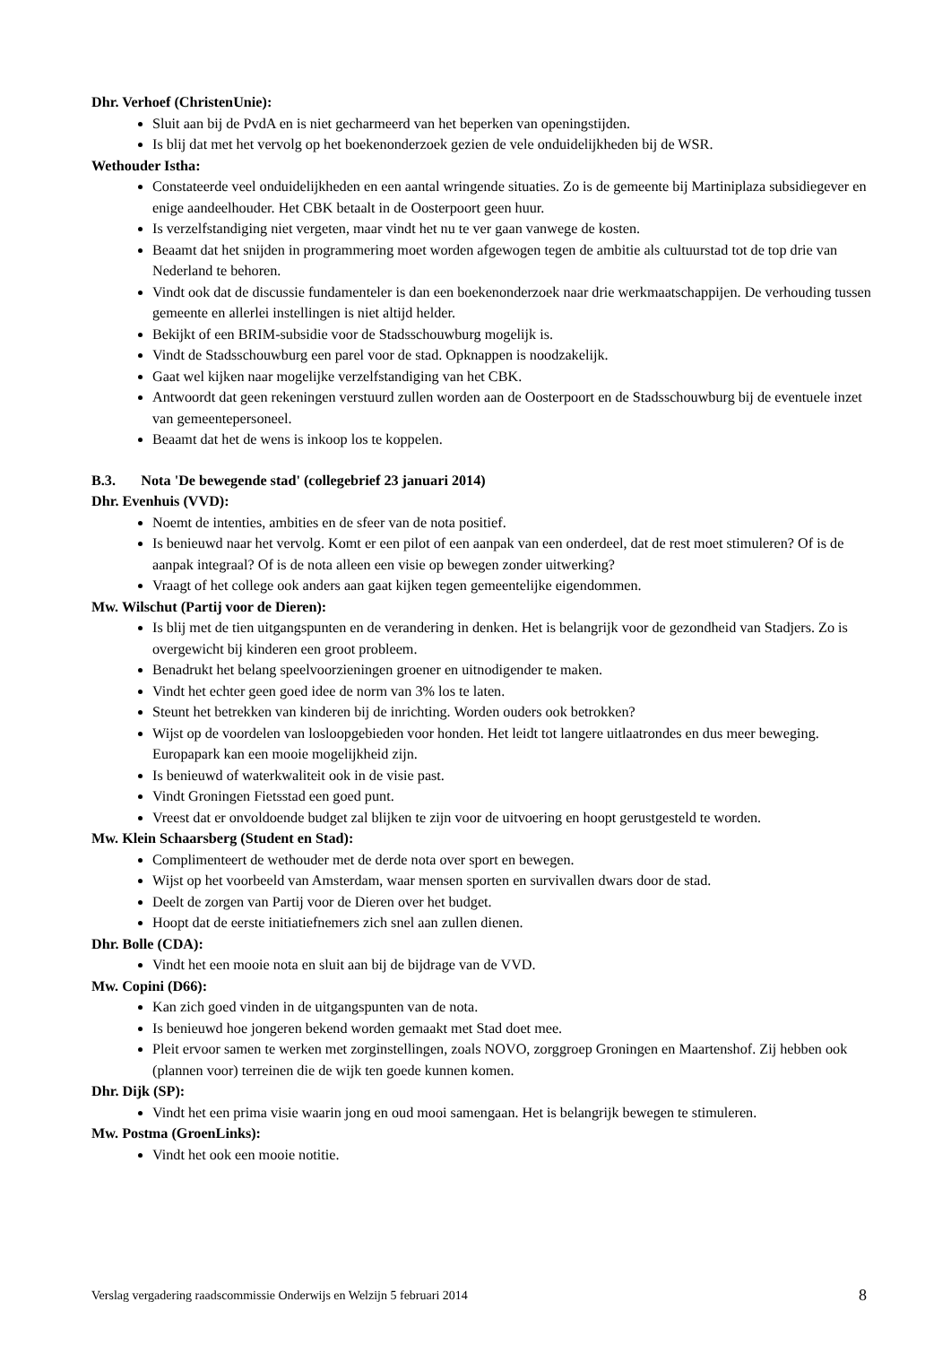Dhr. Verhoef (ChristenUnie):
Sluit aan bij de PvdA en is niet gecharmeerd van het beperken van openingstijden.
Is blij dat met het vervolg op het boekenonderzoek gezien de vele onduidelijkheden bij de WSR.
Wethouder Istha:
Constateerde veel onduidelijkheden en een aantal wringende situaties. Zo is de gemeente bij Martiniplaza subsidiegever en enige aandeelhouder. Het CBK betaalt in de Oosterpoort geen huur.
Is verzelfstandiging niet vergeten, maar vindt het nu te ver gaan vanwege de kosten.
Beaamt dat het snijden in programmering moet worden afgewogen tegen de ambitie als cultuurstad tot de top drie van Nederland te behoren.
Vindt ook dat de discussie fundamenteler is dan een boekenonderzoek naar drie werkmaatschappijen. De verhouding tussen gemeente en allerlei instellingen is niet altijd helder.
Bekijkt of een BRIM-subsidie voor de Stadsschouwburg mogelijk is.
Vindt de Stadsschouwburg een parel voor de stad. Opknappen is noodzakelijk.
Gaat wel kijken naar mogelijke verzelfstandiging van het CBK.
Antwoordt dat geen rekeningen verstuurd zullen worden aan de Oosterpoort en de Stadsschouwburg bij de eventuele inzet van gemeentepersoneel.
Beaamt dat het de wens is inkoop los te koppelen.
B.3. Nota 'De bewegende stad' (collegebrief 23 januari 2014)
Dhr. Evenhuis (VVD):
Noemt de intenties, ambities en de sfeer van de nota positief.
Is benieuwd naar het vervolg. Komt er een pilot of een aanpak van een onderdeel, dat de rest moet stimuleren? Of is de aanpak integraal? Of is de nota alleen een visie op bewegen zonder uitwerking?
Vraagt of het college ook anders aan gaat kijken tegen gemeentelijke eigendommen.
Mw. Wilschut (Partij voor de Dieren):
Is blij met de tien uitgangspunten en de verandering in denken. Het is belangrijk voor de gezondheid van Stadjers. Zo is overgewicht bij kinderen een groot probleem.
Benadrukt het belang speelvoorzieningen groener en uitnodigender te maken.
Vindt het echter geen goed idee de norm van 3% los te laten.
Steunt het betrekken van kinderen bij de inrichting. Worden ouders ook betrokken?
Wijst op de voordelen van losloopgebieden voor honden. Het leidt tot langere uitlaatrondes en dus meer beweging. Europapark kan een mooie mogelijkheid zijn.
Is benieuwd of waterkwaliteit ook in de visie past.
Vindt Groningen Fietsstad een goed punt.
Vreest dat er onvoldoende budget zal blijken te zijn voor de uitvoering en hoopt gerustgesteld te worden.
Mw. Klein Schaarsberg (Student en Stad):
Complimenteert de wethouder met de derde nota over sport en bewegen.
Wijst op het voorbeeld van Amsterdam, waar mensen sporten en survivallen dwars door de stad.
Deelt de zorgen van Partij voor de Dieren over het budget.
Hoopt dat de eerste initiatiefnemers zich snel aan zullen dienen.
Dhr. Bolle (CDA):
Vindt het een mooie nota en sluit aan bij de bijdrage van de VVD.
Mw. Copini (D66):
Kan zich goed vinden in de uitgangspunten van de nota.
Is benieuwd hoe jongeren bekend worden gemaakt met Stad doet mee.
Pleit ervoor samen te werken met zorginstellingen, zoals NOVO, zorggroep Groningen en Maartenshof. Zij hebben ook (plannen voor) terreinen die de wijk ten goede kunnen komen.
Dhr. Dijk (SP):
Vindt het een prima visie waarin jong en oud mooi samengaan. Het is belangrijk bewegen te stimuleren.
Mw. Postma (GroenLinks):
Vindt het ook een mooie notitie.
Verslag vergadering raadscommissie Onderwijs en Welzijn 5 februari 2014 8